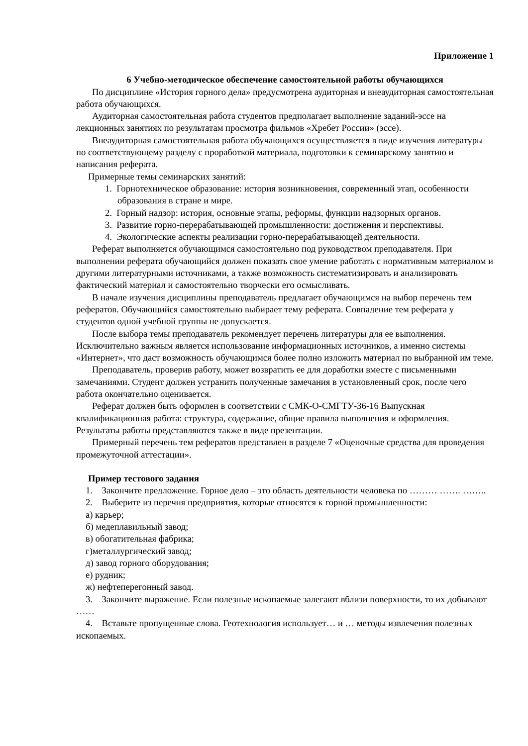Приложение 1
6 Учебно-методическое обеспечение самостоятельной работы обучающихся
По дисциплине «История горного дела» предусмотрена аудиторная и внеаудиторная самостоятельная работа обучающихся.
Аудиторная самостоятельная работа студентов предполагает выполнение заданий-эссе на лекционных занятиях по результатам просмотра фильмов «Хребет России» (эссе).
Внеаудиторная самостоятельная работа обучающихся осуществляется в виде изучения литературы по соответствующему разделу с проработкой материала, подготовки к семинарскому занятию и написания реферата.
Примерные темы семинарских занятий:
1. Горнотехническое образование: история возникновения, современный этап, особенности образования в стране и мире.
2. Горный надзор: история, основные этапы, реформы, функции надзорных органов.
3. Развитие горно-перерабатывающей промышленности: достижения и перспективы.
4. Экологические аспекты реализации горно-перерабатывающей деятельности.
Реферат выполняется обучающимся самостоятельно под руководством преподавателя. При выполнении реферата обучающийся должен показать свое умение работать с нормативным материалом и другими литературными источниками, а также возможность систематизировать и анализировать фактический материал и самостоятельно творчески его осмысливать.
В начале изучения дисциплины преподаватель предлагает обучающимся на выбор перечень тем рефератов. Обучающийся самостоятельно выбирает тему реферата. Совпадение тем реферата у студентов одной учебной группы не допускается.
После выбора темы преподаватель рекомендует перечень литературы для ее выполнения. Исключительно важным является использование информационных источников, а именно системы «Интернет», что даст возможность обучающимся более полно изложить материал по выбранной им теме.
Преподаватель, проверив работу, может возвратить ее для доработки вместе с письменными замечаниями. Студент должен устранить полученные замечания в установленный срок, после чего работа окончательно оценивается.
Реферат должен быть оформлен в соответствии с СМК-О-СМГТУ-36-16 Выпускная квалификационная работа: структура, содержание, общие правила выполнения и оформления. Результаты работы представляются также в виде презентации.
Примерный перечень тем рефератов представлен в разделе 7 «Оценочные средства для проведения промежуточной аттестации».
Пример тестового задания
1. Закончите предложение. Горное дело – это область деятельности человека по ……… ……. ……..
2. Выберите из перечня предприятия, которые относятся к горной промышленности:
а) карьер;
б) медеплавильный завод;
в) обогатительная фабрика;
г)металлургический завод;
д) завод горного оборудования;
е) рудник;
ж) нефтеперегонный завод.
3. Закончите выражение. Если полезные ископаемые залегают вблизи поверхности, то их добывают ……
4. Вставьте пропущенные слова. Геотехнология использует… и … методы извлечения полезных ископаемых.